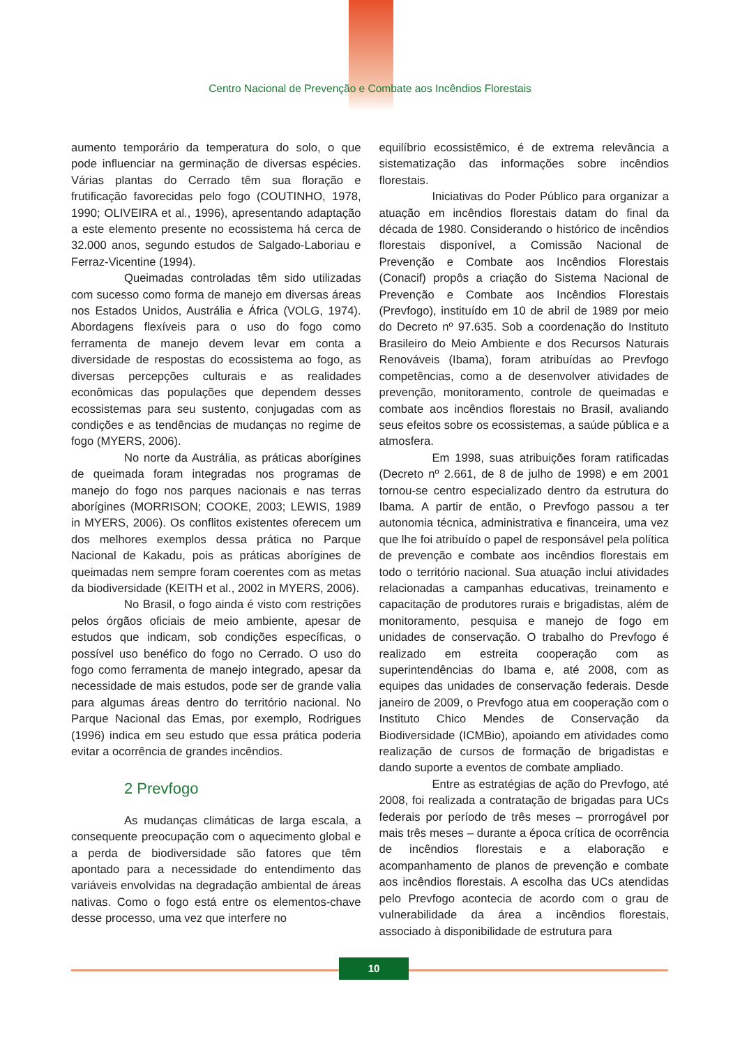Centro Nacional de Prevenção e Combate aos Incêndios Florestais
aumento temporário da temperatura do solo, o que pode influenciar na germinação de diversas espécies. Várias plantas do Cerrado têm sua floração e frutificação favorecidas pelo fogo (COUTINHO, 1978, 1990; OLIVEIRA et al., 1996), apresentando adaptação a este elemento presente no ecossistema há cerca de 32.000 anos, segundo estudos de Salgado-Laboriau e Ferraz-Vicentine (1994).
Queimadas controladas têm sido utilizadas com sucesso como forma de manejo em diversas áreas nos Estados Unidos, Austrália e África (VOLG, 1974). Abordagens flexíveis para o uso do fogo como ferramenta de manejo devem levar em conta a diversidade de respostas do ecossistema ao fogo, as diversas percepções culturais e as realidades econômicas das populações que dependem desses ecossistemas para seu sustento, conjugadas com as condições e as tendências de mudanças no regime de fogo (MYERS, 2006).
No norte da Austrália, as práticas aborígines de queimada foram integradas nos programas de manejo do fogo nos parques nacionais e nas terras aborígines (MORRISON; COOKE, 2003; LEWIS, 1989 in MYERS, 2006). Os conflitos existentes oferecem um dos melhores exemplos dessa prática no Parque Nacional de Kakadu, pois as práticas aborígines de queimadas nem sempre foram coerentes com as metas da biodiversidade (KEITH et al., 2002 in MYERS, 2006).
No Brasil, o fogo ainda é visto com restrições pelos órgãos oficiais de meio ambiente, apesar de estudos que indicam, sob condições específicas, o possível uso benéfico do fogo no Cerrado. O uso do fogo como ferramenta de manejo integrado, apesar da necessidade de mais estudos, pode ser de grande valia para algumas áreas dentro do território nacional. No Parque Nacional das Emas, por exemplo, Rodrigues (1996) indica em seu estudo que essa prática poderia evitar a ocorrência de grandes incêndios.
2 Prevfogo
As mudanças climáticas de larga escala, a consequente preocupação com o aquecimento global e a perda de biodiversidade são fatores que têm apontado para a necessidade do entendimento das variáveis envolvidas na degradação ambiental de áreas nativas. Como o fogo está entre os elementos-chave desse processo, uma vez que interfere no
equilíbrio ecossistêmico, é de extrema relevância a sistematização das informações sobre incêndios florestais.
Iniciativas do Poder Público para organizar a atuação em incêndios florestais datam do final da década de 1980. Considerando o histórico de incêndios florestais disponível, a Comissão Nacional de Prevenção e Combate aos Incêndios Florestais (Conacif) propôs a criação do Sistema Nacional de Prevenção e Combate aos Incêndios Florestais (Prevfogo), instituído em 10 de abril de 1989 por meio do Decreto nº 97.635. Sob a coordenação do Instituto Brasileiro do Meio Ambiente e dos Recursos Naturais Renováveis (Ibama), foram atribuídas ao Prevfogo competências, como a de desenvolver atividades de prevenção, monitoramento, controle de queimadas e combate aos incêndios florestais no Brasil, avaliando seus efeitos sobre os ecossistemas, a saúde pública e a atmosfera.
Em 1998, suas atribuições foram ratificadas (Decreto nº 2.661, de 8 de julho de 1998) e em 2001 tornou-se centro especializado dentro da estrutura do Ibama. A partir de então, o Prevfogo passou a ter autonomia técnica, administrativa e financeira, uma vez que lhe foi atribuído o papel de responsável pela política de prevenção e combate aos incêndios florestais em todo o território nacional. Sua atuação inclui atividades relacionadas a campanhas educativas, treinamento e capacitação de produtores rurais e brigadistas, além de monitoramento, pesquisa e manejo de fogo em unidades de conservação. O trabalho do Prevfogo é realizado em estreita cooperação com as superintendências do Ibama e, até 2008, com as equipes das unidades de conservação federais. Desde janeiro de 2009, o Prevfogo atua em cooperação com o Instituto Chico Mendes de Conservação da Biodiversidade (ICMBio), apoiando em atividades como realização de cursos de formação de brigadistas e dando suporte a eventos de combate ampliado.
Entre as estratégias de ação do Prevfogo, até 2008, foi realizada a contratação de brigadas para UCs federais por período de três meses – prorrogável por mais três meses – durante a época crítica de ocorrência de incêndios florestais e a elaboração e acompanhamento de planos de prevenção e combate aos incêndios florestais. A escolha das UCs atendidas pelo Prevfogo acontecia de acordo com o grau de vulnerabilidade da área a incêndios florestais, associado à disponibilidade de estrutura para
10